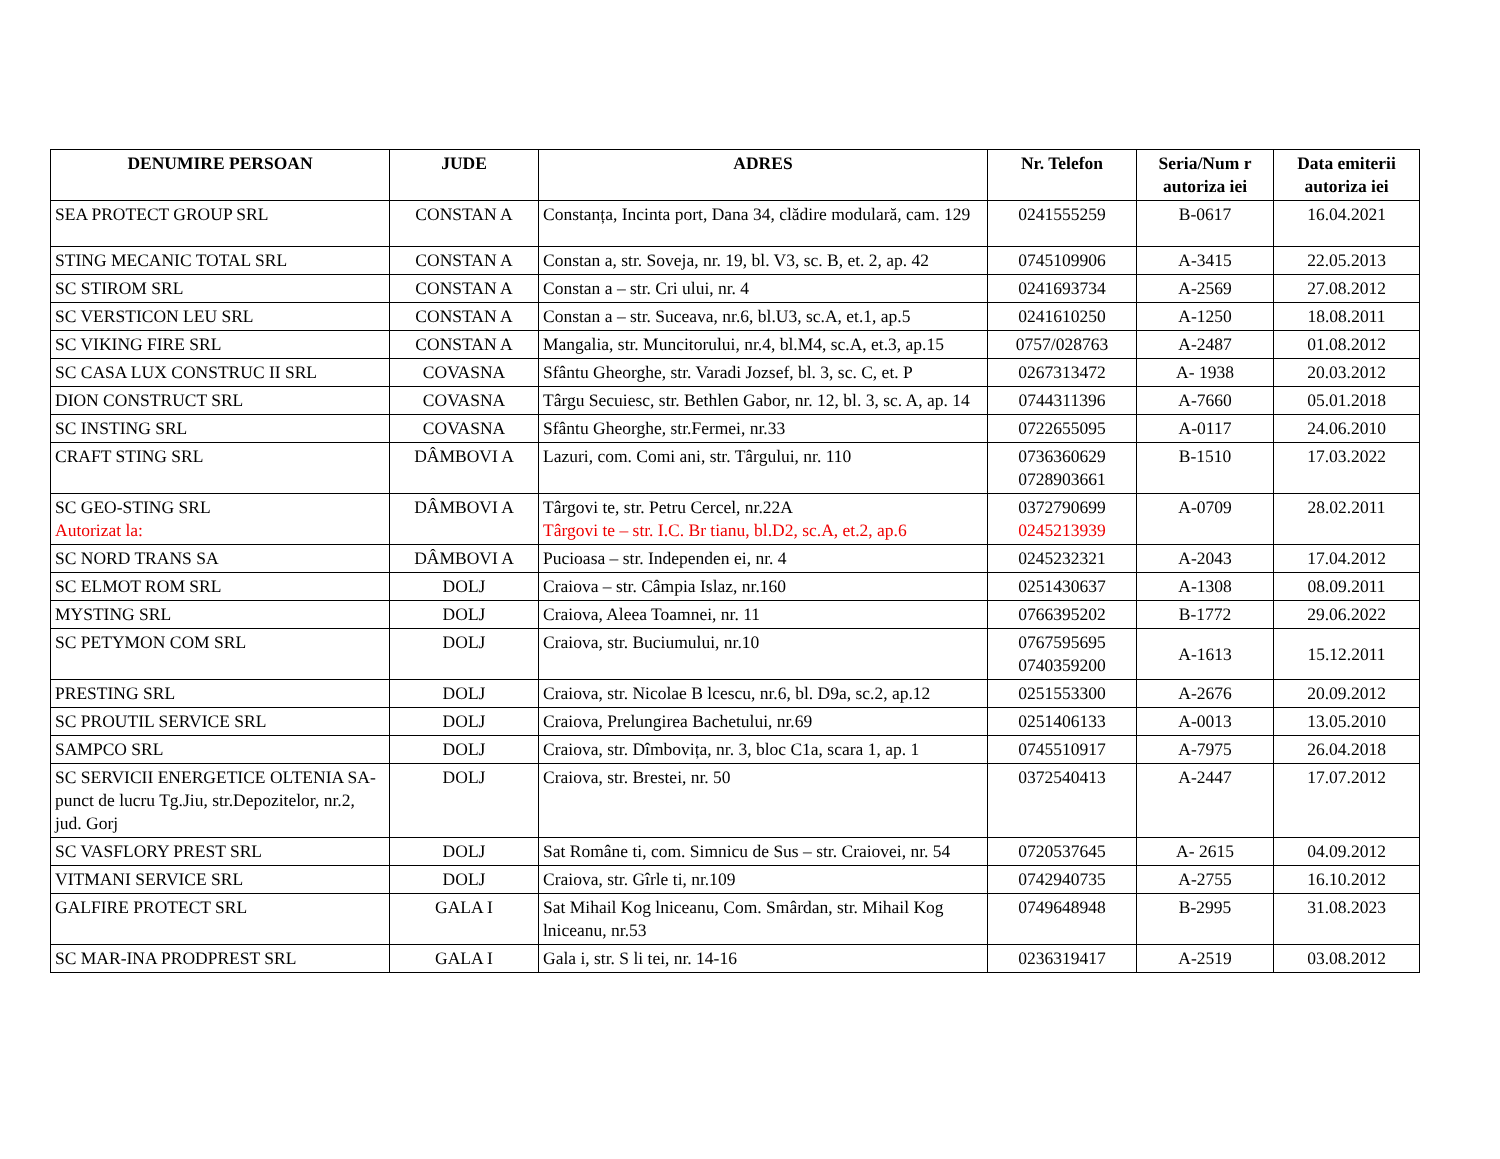| DENUMIRE PERSOAN | JUDE | ADRES | Nr. Telefon | Seria/Num r autoriza iei | Data emiterii autoriza iei |
| --- | --- | --- | --- | --- | --- |
| SEA PROTECT GROUP SRL | CONSTAN A | Constanța, Incinta port, Dana 34, clădire modulară, cam. 129 | 0241555259 | B-0617 | 16.04.2021 |
| STING MECANIC TOTAL SRL | CONSTAN A | Constan a, str. Soveja, nr. 19, bl. V3, sc. B, et. 2, ap. 42 | 0745109906 | A-3415 | 22.05.2013 |
| SC STIROM SRL | CONSTAN A | Constan a – str. Cri ului, nr. 4 | 0241693734 | A-2569 | 27.08.2012 |
| SC VERSTICON LEU SRL | CONSTAN A | Constan a – str. Suceava, nr.6, bl.U3, sc.A, et.1, ap.5 | 0241610250 | A-1250 | 18.08.2011 |
| SC VIKING FIRE SRL | CONSTAN A | Mangalia, str. Muncitorului, nr.4, bl.M4, sc.A, et.3, ap.15 | 0757/028763 | A-2487 | 01.08.2012 |
| SC CASA LUX CONSTRUC II SRL | COVASNA | Sfântu Gheorghe, str. Varadi Jozsef, bl. 3, sc. C, et. P | 0267313472 | A- 1938 | 20.03.2012 |
| DION CONSTRUCT SRL | COVASNA | Târgu Secuiesc, str. Bethlen Gabor, nr. 12, bl. 3, sc. A, ap. 14 | 0744311396 | A-7660 | 05.01.2018 |
| SC INSTING SRL | COVASNA | Sfântu Gheorghe, str.Fermei, nr.33 | 0722655095 | A-0117 | 24.06.2010 |
| CRAFT STING SRL | DÂMBOVI A | Lazuri, com. Comi ani, str. Târgului, nr. 110 | 0736360629 0728903661 | B-1510 | 17.03.2022 |
| SC GEO-STING SRL Autorizat la: | DÂMBOVI A | Târgovi te, str. Petru Cercel, nr.22A Târgovi te – str. I.C. Br tianu, bl.D2, sc.A, et.2, ap.6 | 0372790699 0245213939 | A-0709 | 28.02.2011 |
| SC NORD TRANS SA | DÂMBOVI A | Pucioasa – str. Independen ei, nr. 4 | 0245232321 | A-2043 | 17.04.2012 |
| SC ELMOT ROM SRL | DOLJ | Craiova – str. Câmpia Islaz, nr.160 | 0251430637 | A-1308 | 08.09.2011 |
| MYSTING SRL | DOLJ | Craiova, Aleea Toamnei, nr. 11 | 0766395202 | B-1772 | 29.06.2022 |
| SC PETYMON COM SRL | DOLJ | Craiova, str. Buciumului, nr.10 | 0767595695 0740359200 | A-1613 | 15.12.2011 |
| PRESTING SRL | DOLJ | Craiova, str. Nicolae B lcescu, nr.6, bl. D9a, sc.2, ap.12 | 0251553300 | A-2676 | 20.09.2012 |
| SC PROUTIL SERVICE SRL | DOLJ | Craiova, Prelungirea Bachetului, nr.69 | 0251406133 | A-0013 | 13.05.2010 |
| SAMPCO SRL | DOLJ | Craiova, str. Dîmbovița, nr. 3, bloc C1a, scara 1, ap. 1 | 0745510917 | A-7975 | 26.04.2018 |
| SC SERVICII ENERGETICE OLTENIA SA-punct de lucru Tg.Jiu, str.Depozitelor, nr.2, jud. Gorj | DOLJ | Craiova, str. Brestei, nr. 50 | 0372540413 | A-2447 | 17.07.2012 |
| SC VASFLORY PREST SRL | DOLJ | Sat Române ti, com. Simnicu de Sus – str. Craiovei, nr. 54 | 0720537645 | A- 2615 | 04.09.2012 |
| VITMANI SERVICE SRL | DOLJ | Craiova, str. Gîrle ti, nr.109 | 0742940735 | A-2755 | 16.10.2012 |
| GALFIRE PROTECT SRL | GALA I | Sat Mihail Kog lniceanu, Com. Smârdan, str. Mihail Kog lniceanu, nr.53 | 0749648948 | B-2995 | 31.08.2023 |
| SC MAR-INA PRODPREST SRL | GALA I | Gala i, str. S li tei, nr. 14-16 | 0236319417 | A-2519 | 03.08.2012 |